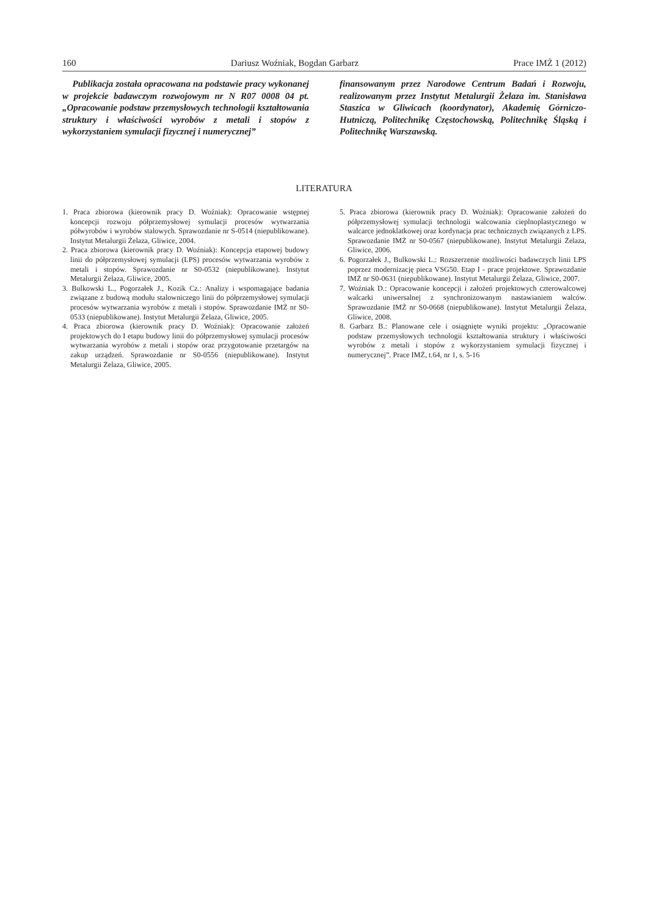160 Dariusz Woźniak, Bogdan Garbarz Prace IMŻ 1 (2012)
Publikacja została opracowana na podstawie pracy wykonanej w projekcie badawczym rozwojowym nr N R07 0008 04 pt. „Opracowanie podstaw przemysłowych technologii kształtowania struktury i właściwości wyrobów z metali i stopów z wykorzystaniem symulacji fizycznej i numerycznej”
finansowanym przez Narodowe Centrum Badań i Rozwoju, realizowanym przez Instytut Metalurgii Żelaza im. Stanisława Staszica w Gliwicach (koordynator), Akademię Górniczo-Hutniczą, Politechnikę Częstochowską, Politechnikę Śląską i Politechnikę Warszawską.
LITERATURA
1. Praca zbiorowa (kierownik pracy D. Woźniak): Opracowanie wstępnej koncepcji rozwoju półprzemysłowej symulacji procesów wytwarzania półwyrobów i wyrobów stalowych. Sprawozdanie nr S-0514 (niepublikowane). Instytut Metalurgii Żelaza, Gliwice, 2004.
2. Praca zbiorowa (kierownik pracy D. Woźniak): Koncepcja etapowej budowy linii do półprzemysłowej symulacji (LPS) procesów wytwarzania wyrobów z metali i stopów. Sprawozdanie nr S0-0532 (niepublikowane). Instytut Metalurgii Żelaza, Gliwice, 2005.
3. Bulkowski L., Pogorzałek J., Kozik Cz.: Analizy i wspomagające badania związane z budową modułu stalowniczego linii do półprzemysłowej symulacji procesów wytwarzania wyrobów z metali i stopów. Sprawozdanie IMŻ nr S0-0533 (niepublikowane). Instytut Metalurgii Żelaza, Gliwice, 2005.
4. Praca zbiorowa (kierownik pracy D. Woźniak): Opracowanie założeń projektowych do I etapu budowy linii do półprzemysłowej symulacji procesów wytwarzania wyrobów z metali i stopów oraz przygotowanie przetargów na zakup urządzeń. Sprawozdanie nr S0-0556 (niepublikowane). Instytut Metalurgii Żelaza, Gliwice, 2005.
5. Praca zbiorowa (kierownik pracy D. Woźniak): Opracowanie założeń do półprzemysłowej symulacji technologii walcowania cieplnoplastycznego w walcarce jednoklatkowej oraz kordynacja prac technicznych związanych z LPS. Sprawozdanie IMŻ nr S0-0567 (niepublikowane). Instytut Metalurgii Żelaza, Gliwice, 2006.
6. Pogorzałek J., Bulkowski L.: Rozszerzenie możliwości badawczych linii LPS poprzez modernizację pieca VSG50. Etap I - prace projektowe. Sprawozdanie IMŻ nr S0-0631 (niepublikowane). Instytut Metalurgii Żelaza, Gliwice, 2007.
7. Woźniak D.: Opracowanie koncepcji i założeń projektowych czterowalcowej walcarki uniwersalnej z synchronizowanym nastawianiem walców. Sprawozdanie IMŻ nr S0-0668 (niepublikowane). Instytut Metalurgii Żelaza, Gliwice, 2008.
8. Garbarz B.: Planowane cele i osiągnięte wyniki projektu: „Opracowanie podstaw przemysłowych technologii kształtowania struktury i właściwości wyrobów z metali i stopów z wykorzystaniem symulacji fizycznej i numerycznej”. Prace IMŻ, t.64, nr 1, s. 5-16